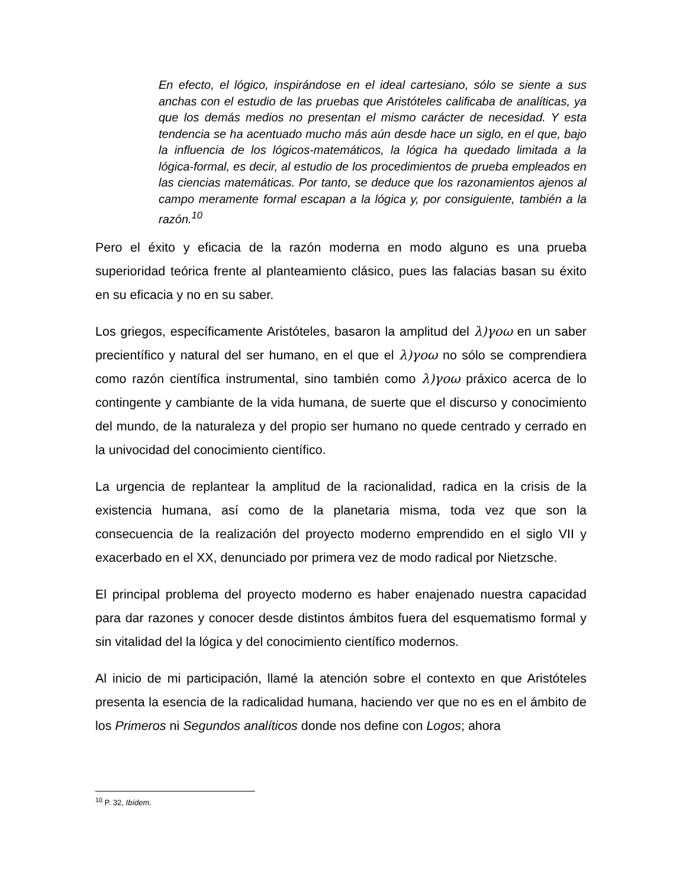En efecto, el lógico, inspirándose en el ideal cartesiano, sólo se siente a sus anchas con el estudio de las pruebas que Aristóteles calificaba de analíticas, ya que los demás medios no presentan el mismo carácter de necesidad. Y esta tendencia se ha acentuado mucho más aún desde hace un siglo, en el que, bajo la influencia de los lógicos-matemáticos, la lógica ha quedado limitada a la lógica-formal, es decir, al estudio de los procedimientos de prueba empleados en las ciencias matemáticas. Por tanto, se deduce que los razonamientos ajenos al campo meramente formal escapan a la lógica y, por consiguiente, también a la razón.<sup>10</sup>
Pero el éxito y eficacia de la razón moderna en modo alguno es una prueba superioridad teórica frente al planteamiento clásico, pues las falacias basan su éxito en su eficacia y no en su saber.
Los griegos, específicamente Aristóteles, basaron la amplitud del λ)γοω en un saber precientífico y natural del ser humano, en el que el λ)γοω no sólo se comprendiera como razón científica instrumental, sino también como λ)γοω práxico acerca de lo contingente y cambiante de la vida humana, de suerte que el discurso y conocimiento del mundo, de la naturaleza y del propio ser humano no quede centrado y cerrado en la univocidad del conocimiento científico.
La urgencia de replantear la amplitud de la racionalidad, radica en la crisis de la existencia humana, así como de la planetaria misma, toda vez que son la consecuencia de la realización del proyecto moderno emprendido en el siglo VII y exacerbado en el XX, denunciado por primera vez de modo radical por Nietzsche.
El principal problema del proyecto moderno es haber enajenado nuestra capacidad para dar razones y conocer desde distintos ámbitos fuera del esquematismo formal y sin vitalidad del la lógica y del conocimiento científico modernos.
Al inicio de mi participación, llamé la atención sobre el contexto en que Aristóteles presenta la esencia de la radicalidad humana, haciendo ver que no es en el ámbito de los Primeros ni Segundos analíticos donde nos define con Logos; ahora
<sup>10</sup> P. 32, Ibídem.